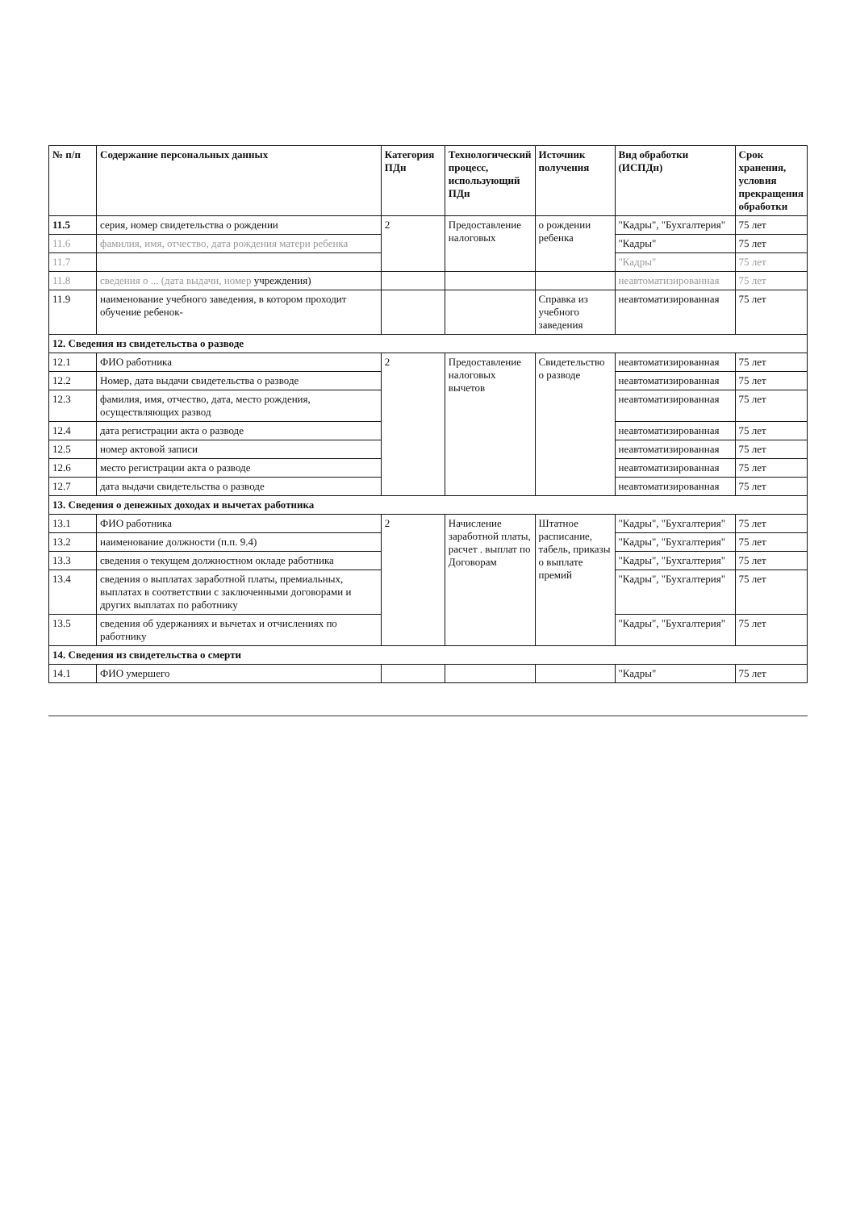| № п/п | Содержание персональных данных | Категория ПДн | Технологический процесс, использующий ПДн | Источник получения | Вид обработки (ИСПДн) | Срок хранения, условия прекращения обработки |
| --- | --- | --- | --- | --- | --- | --- |
| 11.5 | серия, номер свидетельства о рождении | 2 | Предоставление налоговых | о рождении ребенка | "Кадры", "Бухгалтерия" | 75 лет |
| 11.6 | фамилия, имя, отчество, дата рождения матери ребенка | | | | "Кадры" | 75 лет |
| 11.7 | | | | | "Кадры" | 75 лет |
| 11.8 | сведения о ... (дата выдачи, номер учреждения) | | | | неавтоматизированная | 75 лет |
| 11.9 | наименование учебного заведения, в котором проходит обучение ребенок- | | | Справка из учебного заведения | неавтоматизированная | 75 лет |
| 12. Сведения из свидетельства о разводе | | | | | | |
| 12.1 | ФИО работника | 2 | Предоставление налоговых вычетов | Свидетельство о разводе | неавтоматизированная | 75 лет |
| 12.2 | Номер, дата выдачи свидетельства о разводе | | | | неавтоматизированная | 75 лет |
| 12.3 | фамилия, имя, отчество, дата, место рождения, осуществляющих развод | | | | неавтоматизированная | 75 лет |
| 12.4 | дата регистрации акта о разводе | | | | неавтоматизированная | 75 лет |
| 12.5 | номер актовой записи | | | | неавтоматизированная | 75 лет |
| 12.6 | место регистрации акта о разводе | | | | неавтоматизированная | 75 лет |
| 12.7 | дата выдачи свидетельства о разводе | | | | неавтоматизированная | 75 лет |
| 13. Сведения о денежных доходах и вычетах работника | | | | | | |
| 13.1 | ФИО работника | 2 | Начисление заработной платы, расчет . выплат по Договорам | Штатное расписание, табель, приказы о выплате премий | "Кадры", "Бухгалтерия" | 75 лет |
| 13.2 | наименование должности (п.п. 9.4) | | | | "Кадры", "Бухгалтерия" | 75 лет |
| 13.3 | сведения о текущем должностном окладе работника | | | | "Кадры", "Бухгалтерия" | 75 лет |
| 13.4 | сведения о выплатах заработной платы, премиальных, выплатах в соответствии с заключенными договорами и других выплатах по работнику | | | | "Кадры", "Бухгалтерия" | 75 лет |
| 13.5 | сведения об удержаниях и вычетах и отчислениях по работнику | | | | "Кадры", "Бухгалтерия" | 75 лет |
| 14. Сведения из свидетельства о смерти | | | | | | |
| 14.1 | ФИО умершего | | | | "Кадры" | 75 лет |